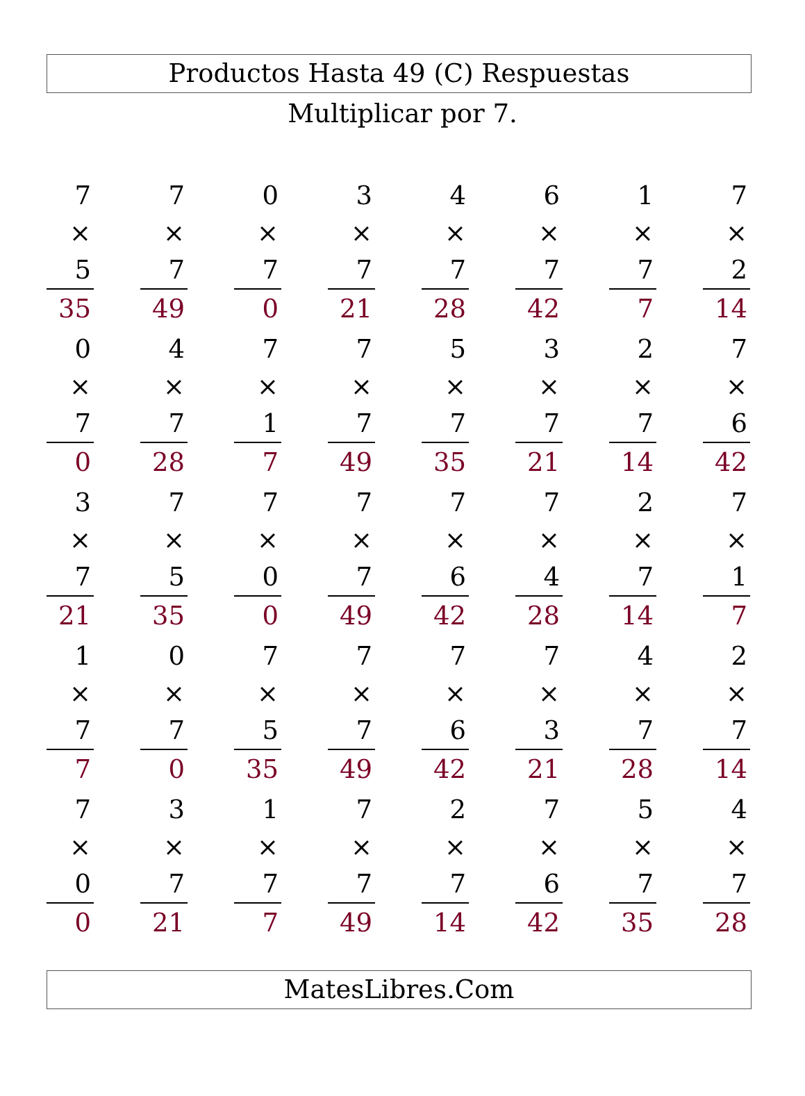Productos Hasta 49 (C) Respuestas
Multiplicar por 7.
| 7 × 5 35 | 7 × 7 49 | 0 × 7 0 | 3 × 7 21 | 4 × 7 28 | 6 × 7 42 | 1 × 7 7 | 7 × 2 14 |
| 0 × 7 0 | 4 × 7 28 | 7 × 1 7 | 7 × 7 49 | 5 × 7 35 | 3 × 7 21 | 2 × 7 14 | 7 × 6 42 |
| 3 × 7 21 | 7 × 5 35 | 7 × 0 0 | 7 × 7 49 | 7 × 6 42 | 7 × 4 28 | 2 × 7 14 | 7 × 1 7 |
| 1 × 7 7 | 0 × 7 0 | 7 × 5 35 | 7 × 7 49 | 7 × 6 42 | 7 × 3 21 | 4 × 7 28 | 2 × 7 14 |
| 7 × 0 0 | 3 × 7 21 | 1 × 7 7 | 7 × 7 49 | 2 × 7 14 | 7 × 6 42 | 5 × 7 35 | 4 × 7 28 |
MatesLibres.Com